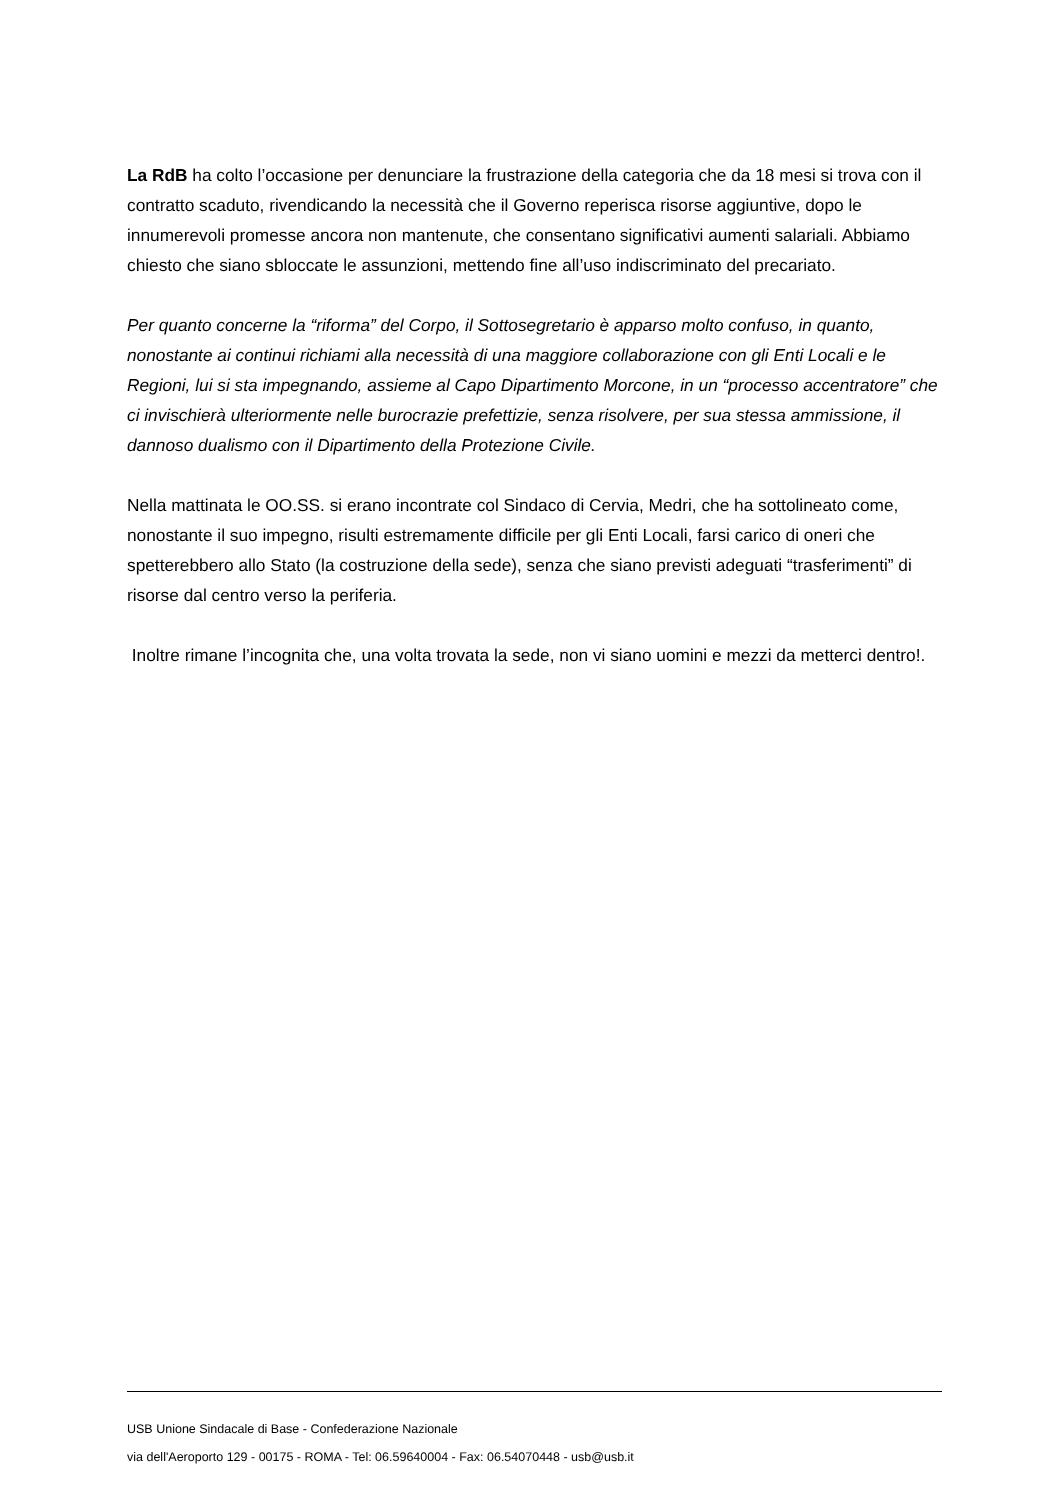La RdB ha colto l’occasione per denunciare la frustrazione della categoria che da 18 mesi si trova con il contratto scaduto, rivendicando la necessità che il Governo reperisca risorse aggiuntive, dopo le innumerevoli promesse ancora non mantenute, che consentano significativi aumenti salariali. Abbiamo chiesto che siano sbloccate le assunzioni, mettendo fine all’uso indiscriminato del precariato.
Per quanto concerne la “riforma” del Corpo, il Sottosegretario è apparso molto confuso, in quanto, nonostante ai continui richiami alla necessità di una maggiore collaborazione con gli Enti Locali e le Regioni, lui si sta impegnando, assieme al Capo Dipartimento Morcone, in un “processo accentratore” che ci invischierà ulteriormente nelle burocrazie prefettizie, senza risolvere, per sua stessa ammissione, il dannoso dualismo con il Dipartimento della Protezione Civile.
Nella mattinata le OO.SS. si erano incontrate col Sindaco di Cervia, Medri, che ha sottolineato come, nonostante il suo impegno, risulti estremamente difficile per gli Enti Locali, farsi carico di oneri che spetterebbero allo Stato (la costruzione della sede), senza che siano previsti adeguati “trasferimenti” di risorse dal centro verso la periferia.
Inoltre rimane l’incognita che, una volta trovata la sede, non vi siano uomini e mezzi da metterci dentro!.
USB Unione Sindacale di Base - Confederazione Nazionale
via dell'Aeroporto 129 - 00175 - ROMA - Tel: 06.59640004 - Fax: 06.54070448 - usb@usb.it